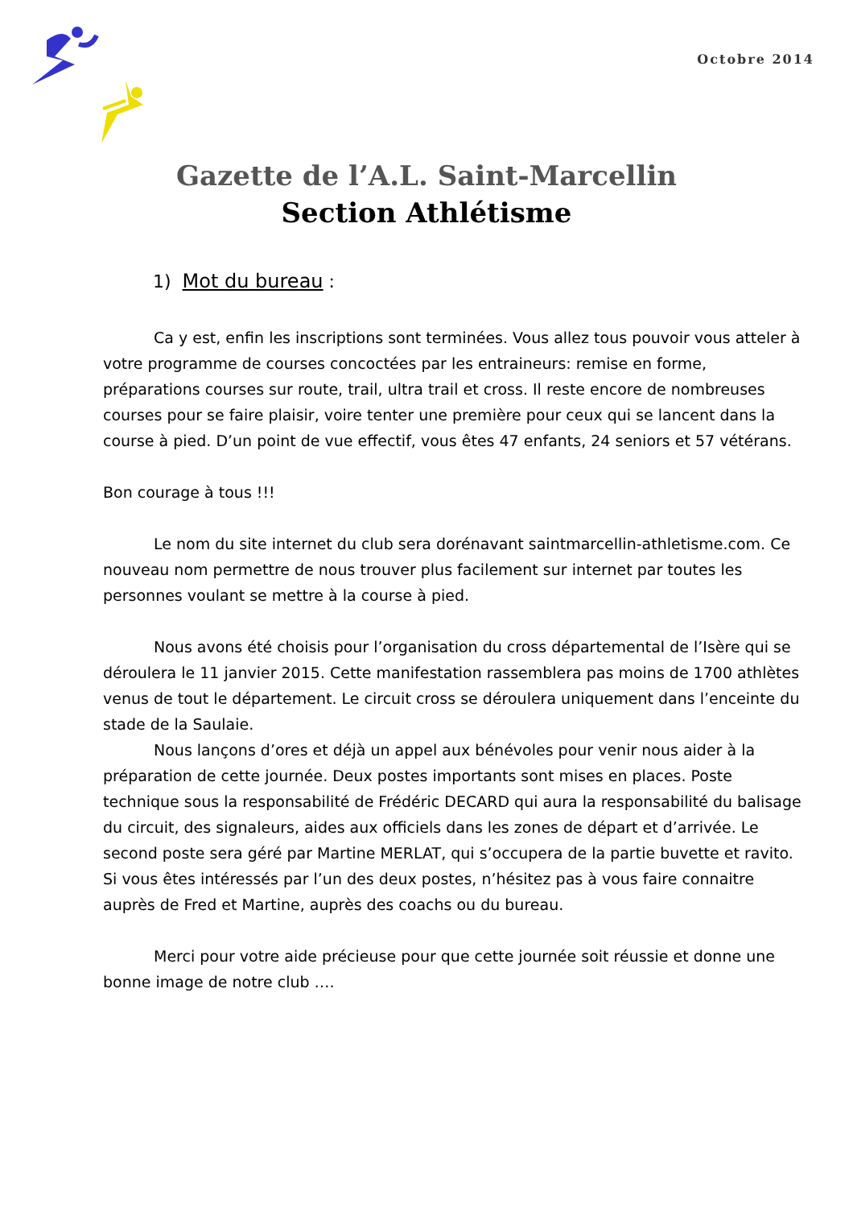Octobre 2014
Gazette de l’A.L. Saint-Marcellin
Section Athlétisme
1) Mot du bureau :
Ca y est, enfin les inscriptions sont terminées. Vous allez tous pouvoir vous atteler à votre programme de courses concoctées par les entraineurs: remise en forme, préparations courses sur route, trail, ultra trail et cross. Il reste encore de nombreuses courses pour se faire plaisir, voire tenter une première pour ceux qui se lancent dans la course à pied. D’un point de vue effectif, vous êtes 47 enfants, 24 seniors et 57 vétérans.
Bon courage à tous !!!
Le nom du site internet du club sera dorénavant saintmarcellin-athletisme.com. Ce nouveau nom permettre de nous trouver plus facilement sur internet par toutes les personnes voulant se mettre à la course à pied.
Nous avons été choisis pour l’organisation du cross départemental de l’Isère qui se déroulera le 11 janvier 2015. Cette manifestation rassemblera pas moins de 1700 athlètes venus de tout le département. Le circuit cross se déroulera uniquement dans l’enceinte du stade de la Saulaie.
Nous lançons d’ores et déjà un appel aux bénévoles pour venir nous aider à la préparation de cette journée. Deux postes importants sont mises en places. Poste technique sous la responsabilité de Frédéric DECARD qui aura la responsabilité du balisage du circuit, des signaleurs, aides aux officiels dans les zones de départ et d’arrivée. Le second poste sera géré par Martine MERLAT, qui s’occupera de la partie buvette et ravito. Si vous êtes intéressés par l’un des deux postes, n’hésitez pas à vous faire connaitre auprès de Fred et Martine, auprès des coachs ou du bureau.
Merci pour votre aide précieuse pour que cette journée soit réussie et donne une bonne image de notre club ….